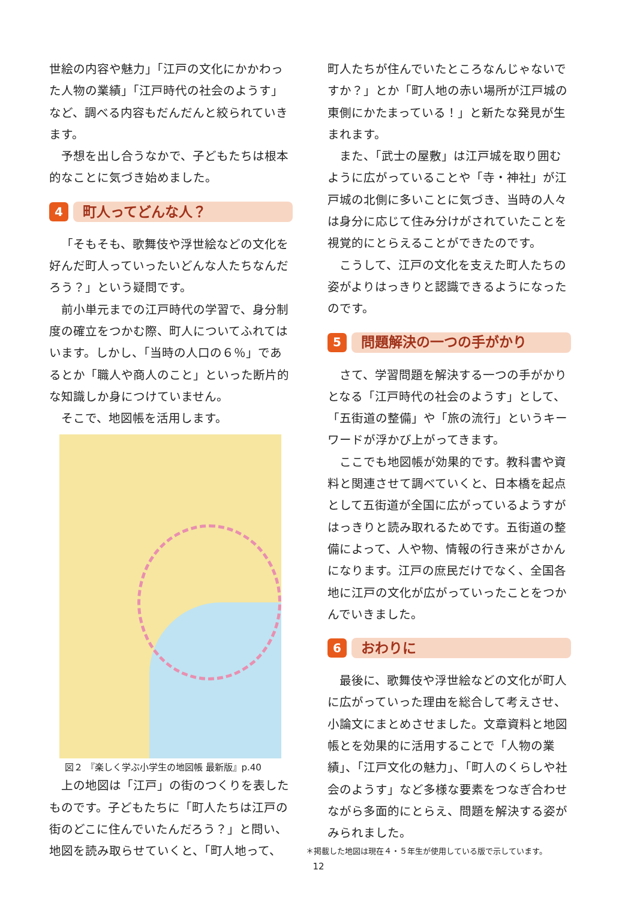世絵の内容や魅力」「江戸の文化にかかわった人物の業績」「江戸時代の社会のようす」など、調べる内容もだんだんと絞られていきます。
予想を出し合うなかで、子どもたちは根本的なことに気づき始めました。
4 町人ってどんな人？
「そもそも、歌舞伎や浮世絵などの文化を好んだ町人っていったいどんな人たちなんだろう？」という疑問です。
前小単元までの江戸時代の学習で、身分制度の確立をつかむ際、町人についてふれてはいます。しかし、「当時の人口の６％」であるとか「職人や商人のこと」といった断片的な知識しか身につけていません。
そこで、地図帳を活用します。
図２ 『楽しく学ぶ小学生の地図帳 最新版』p.40
上の地図は「江戸」の街のつくりを表したものです。子どもたちに「町人たちは江戸の街のどこに住んでいたんだろう？」と問い、地図を読み取らせていくと、「町人地って、
町人たちが住んでいたところなんじゃないですか？」とか「町人地の赤い場所が江戸城の東側にかたまっている！」と新たな発見が生まれます。
また、「武士の屋敷」は江戸城を取り囲むように広がっていることや「寺・神社」が江戸城の北側に多いことに気づき、当時の人々は身分に応じて住み分けがされていたことを視覚的にとらえることができたのです。
こうして、江戸の文化を支えた町人たちの姿がよりはっきりと認識できるようになったのです。
5 問題解決の一つの手がかり
さて、学習問題を解決する一つの手がかりとなる「江戸時代の社会のようす」として、「五街道の整備」や「旅の流行」というキーワードが浮かび上がってきます。
ここでも地図帳が効果的です。教科書や資料と関連させて調べていくと、日本橋を起点として五街道が全国に広がっているようすがはっきりと読み取れるためです。五街道の整備によって、人や物、情報の行き来がさかんになります。江戸の庶民だけでなく、全国各地に江戸の文化が広がっていったことをつかんでいきました。
6 おわりに
最後に、歌舞伎や浮世絵などの文化が町人に広がっていった理由を総合して考えさせ、小論文にまとめさせました。文章資料と地図帳とを効果的に活用することで「人物の業績」、「江戸文化の魅力」、「町人のくらしや社会のようす」など多様な要素をつなぎ合わせながら多面的にとらえ、問題を解決する姿がみられました。
＊掲載した地図は現在４・５年生が使用している版で示しています。
12